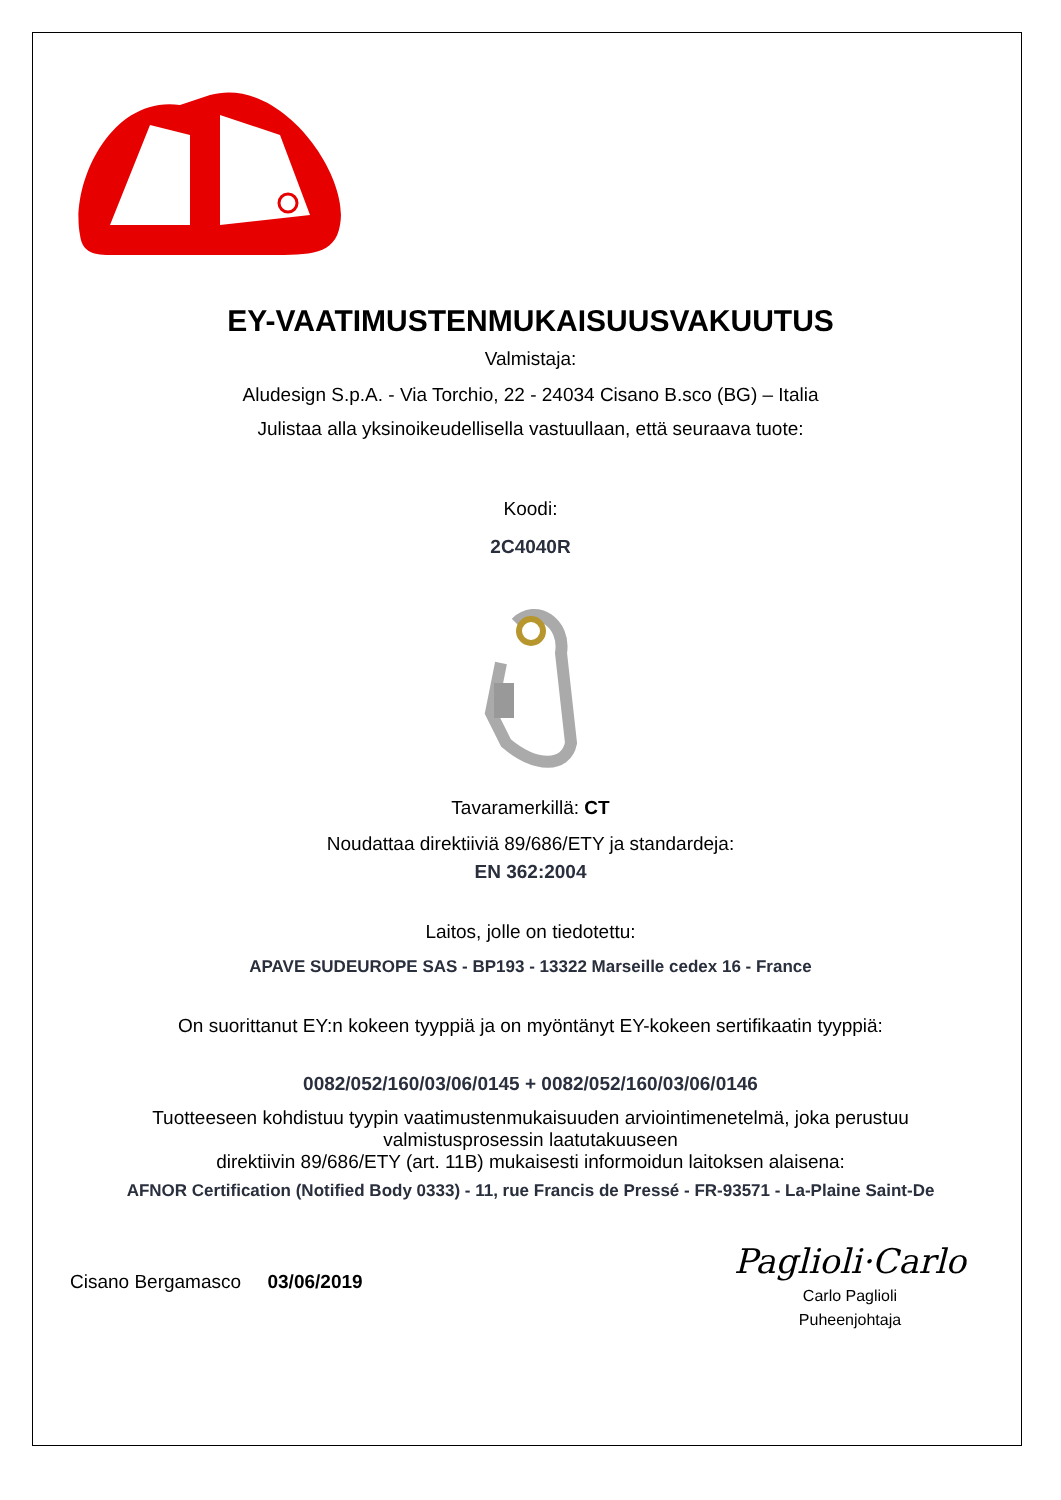EY-VAATIMUSTENMUKAISUUSVAKUUTUS
Valmistaja:
Aludesign S.p.A. - Via Torchio, 22 - 24034 Cisano B.sco (BG) – Italia
Julistaa alla yksinoikeudellisella vastuullaan, että seuraava tuote:
Koodi:
2C4040R
Tavaramerkillä: CT
Noudattaa direktiiviä 89/686/ETY ja standardeja:
EN 362:2004
Laitos, jolle on tiedotettu:
APAVE SUDEUROPE SAS - BP193 - 13322 Marseille cedex 16 - France
On suorittanut EY:n kokeen tyyppiä ja on myöntänyt EY-kokeen sertifikaatin tyyppiä:
0082/052/160/03/06/0145 + 0082/052/160/03/06/0146
Tuotteeseen kohdistuu tyypin vaatimustenmukaisuuden arviointimenetelmä, joka perustuu valmistusprosessin laatutakuuseen
direktiivin 89/686/ETY (art. 11B) mukaisesti informoidun laitoksen alaisena:
AFNOR Certification (Notified Body 0333) - 11, rue Francis de Pressé - FR-93571 - La-Plaine Saint-De
Cisano Bergamasco 03/06/2019
Paglioli·Carlo
Carlo Paglioli
Puheenjohtaja